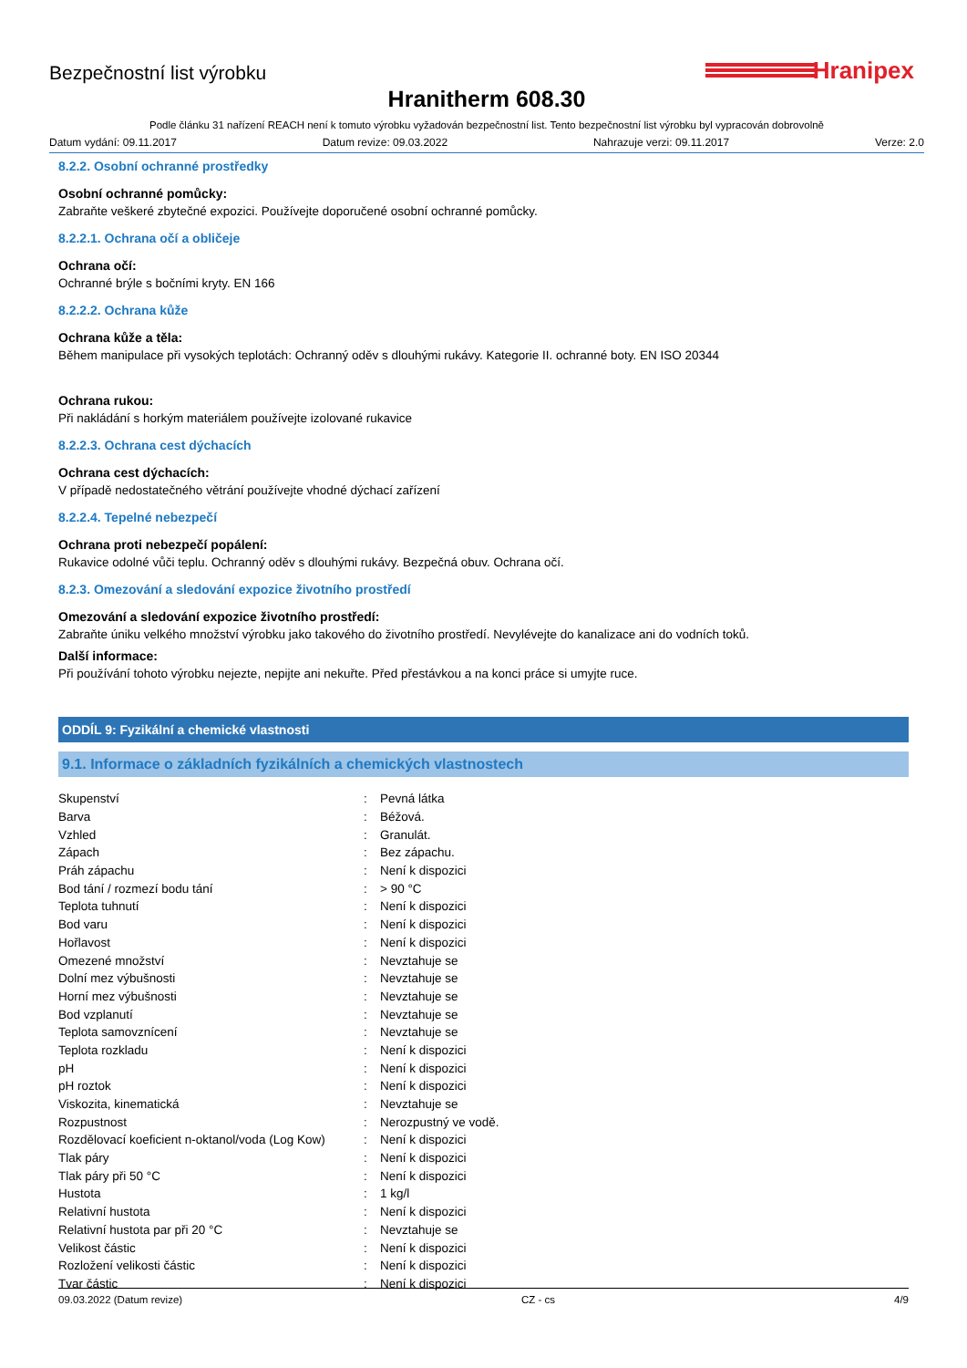Hranipex
Bezpečnostní list výrobku
Hranitherm 608.30
Podle článku 31 nařízení REACH není k tomuto výrobku vyžadován bezpečnostní list. Tento bezpečnostní list výrobku byl vypracován dobrovolně
Datum vydání: 09.11.2017 Datum revize: 09.03.2022 Nahrazuje verzi: 09.11.2017 Verze: 2.0
8.2.2. Osobní ochranné prostředky
Osobní ochranné pomůcky:
Zabraňte veškeré zbytečné expozici. Používejte doporučené osobní ochranné pomůcky.
8.2.2.1. Ochrana očí a obličeje
Ochrana očí:
Ochranné brýle s bočními kryty. EN 166
8.2.2.2. Ochrana kůže
Ochrana kůže a těla:
Během manipulace při vysokých teplotách: Ochranný oděv s dlouhými rukávy. Kategorie II. ochranné boty. EN ISO 20344
Ochrana rukou:
Při nakládání s horkým materiálem používejte izolované rukavice
8.2.2.3. Ochrana cest dýchacích
Ochrana cest dýchacích:
V případě nedostatečného větrání používejte vhodné dýchací zařízení
8.2.2.4. Tepelné nebezpečí
Ochrana proti nebezpečí popálení:
Rukavice odolné vůči teplu. Ochranný oděv s dlouhými rukávy. Bezpečná obuv. Ochrana očí.
8.2.3. Omezování a sledování expozice životního prostředí
Omezování a sledování expozice životního prostředí:
Zabraňte úniku velkého množství výrobku jako takového do životního prostředí. Nevylévejte do kanalizace ani do vodních toků.
Další informace:
Při používání tohoto výrobku nejezte, nepijte ani nekuřte. Před přestávkou a na konci práce si umyjte ruce.
ODDÍL 9: Fyzikální a chemické vlastnosti
9.1. Informace o základních fyzikálních a chemických vlastnostech
| Skupenství | : | Pevná látka |
| Barva | : | Béžová. |
| Vzhled | : | Granulát. |
| Zápach | : | Bez zápachu. |
| Práh zápachu | : | Není k dispozici |
| Bod tání / rozmezí bodu tání | : | > 90 °C |
| Teplota tuhnutí | : | Není k dispozici |
| Bod varu | : | Není k dispozici |
| Hořlavost | : | Není k dispozici |
| Omezené množství | : | Nevztahuje se |
| Dolní mez výbušnosti | : | Nevztahuje se |
| Horní mez výbušnosti | : | Nevztahuje se |
| Bod vzplanutí | : | Nevztahuje se |
| Teplota samovznícení | : | Nevztahuje se |
| Teplota rozkladu | : | Není k dispozici |
| pH | : | Není k dispozici |
| pH roztok | : | Není k dispozici |
| Viskozita, kinematická | : | Nevztahuje se |
| Rozpustnost | : | Nerozpustný ve vodě. |
| Rozdělovací koeficient n-oktanol/voda (Log Kow) | : | Není k dispozici |
| Tlak páry | : | Není k dispozici |
| Tlak páry při 50 °C | : | Není k dispozici |
| Hustota | : | 1 kg/l |
| Relativní hustota | : | Není k dispozici |
| Relativní hustota par při 20 °C | : | Nevztahuje se |
| Velikost částic | : | Není k dispozici |
| Rozložení velikosti částic | : | Není k dispozici |
| Tvar částic | : | Není k dispozici |
09.03.2022 (Datum revize) CZ - cs 4/9